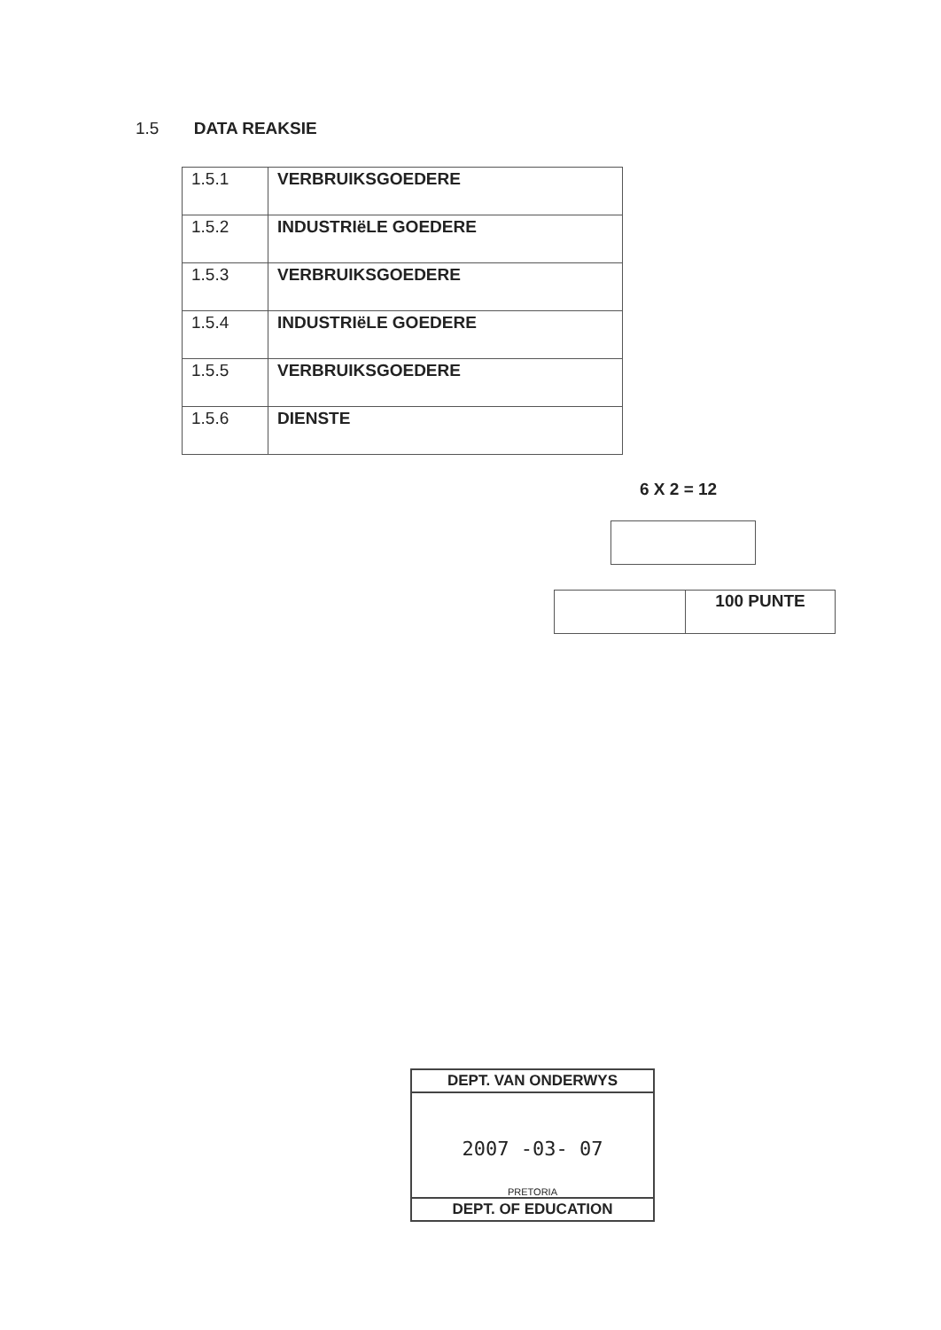1.5 DATA REAKSIE
| 1.5.1 | VERBRUIKSGOEDERE |
| 1.5.2 | INDUSTRIëLE GOEDERE |
| 1.5.3 | VERBRUIKSGOEDERE |
| 1.5.4 | INDUSTRIëLE GOEDERE |
| 1.5.5 | VERBRUIKSGOEDERE |
| 1.5.6 | DIENSTE |
6 X 2 = 12
| | 100 PUNTE |
DEPT. VAN ONDERWYS
2007 -03- 07
PRETORIA
DEPT. OF EDUCATION